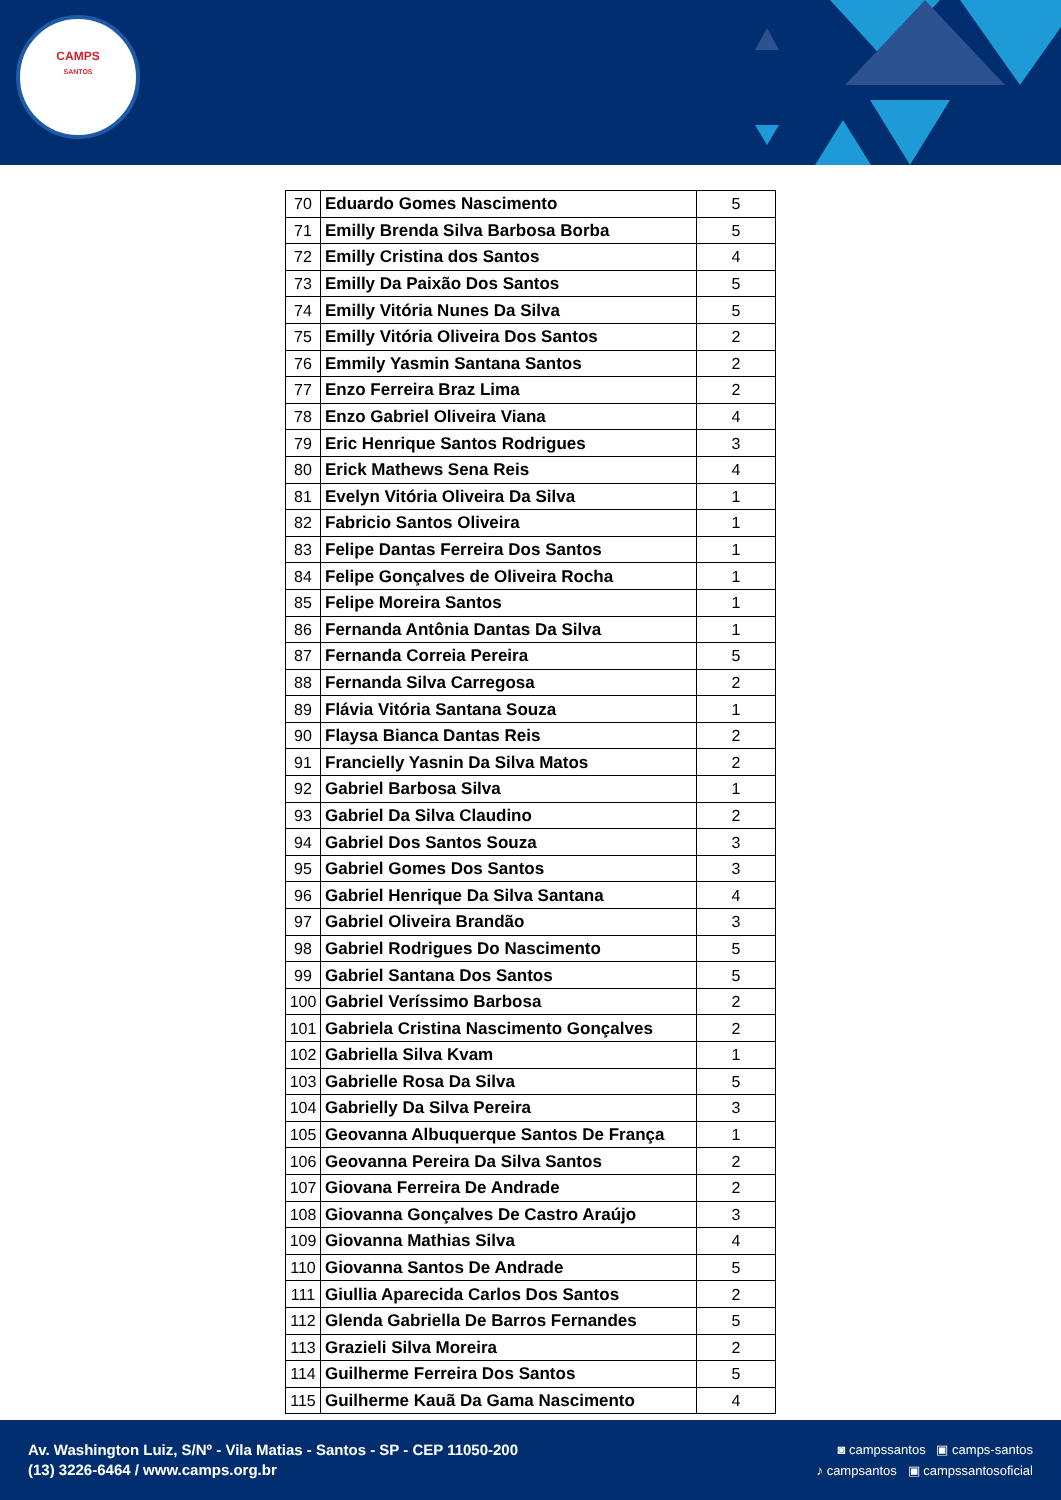CAMPS
SANTOS
| 70 | Eduardo Gomes Nascimento | 5 |
| 71 | Emilly Brenda Silva Barbosa Borba | 5 |
| 72 | Emilly Cristina dos Santos | 4 |
| 73 | Emilly Da Paixão Dos Santos | 5 |
| 74 | Emilly Vitória Nunes Da Silva | 5 |
| 75 | Emilly Vitória Oliveira Dos Santos | 2 |
| 76 | Emmily Yasmin Santana Santos | 2 |
| 77 | Enzo Ferreira Braz Lima | 2 |
| 78 | Enzo Gabriel Oliveira Viana | 4 |
| 79 | Eric Henrique Santos Rodrigues | 3 |
| 80 | Erick Mathews Sena Reis | 4 |
| 81 | Evelyn Vitória Oliveira Da Silva | 1 |
| 82 | Fabricio Santos Oliveira | 1 |
| 83 | Felipe Dantas Ferreira Dos Santos | 1 |
| 84 | Felipe Gonçalves de Oliveira Rocha | 1 |
| 85 | Felipe Moreira Santos | 1 |
| 86 | Fernanda Antônia Dantas Da Silva | 1 |
| 87 | Fernanda Correia Pereira | 5 |
| 88 | Fernanda Silva Carregosa | 2 |
| 89 | Flávia Vitória Santana Souza | 1 |
| 90 | Flaysa Bianca Dantas Reis | 2 |
| 91 | Francielly Yasnin Da Silva Matos | 2 |
| 92 | Gabriel Barbosa Silva | 1 |
| 93 | Gabriel Da Silva Claudino | 2 |
| 94 | Gabriel Dos Santos Souza | 3 |
| 95 | Gabriel Gomes Dos Santos | 3 |
| 96 | Gabriel Henrique Da Silva Santana | 4 |
| 97 | Gabriel Oliveira Brandão | 3 |
| 98 | Gabriel Rodrigues Do Nascimento | 5 |
| 99 | Gabriel Santana Dos Santos | 5 |
| 100 | Gabriel Veríssimo Barbosa | 2 |
| 101 | Gabriela Cristina Nascimento Gonçalves | 2 |
| 102 | Gabriella Silva Kvam | 1 |
| 103 | Gabrielle Rosa Da Silva | 5 |
| 104 | Gabrielly Da Silva Pereira | 3 |
| 105 | Geovanna Albuquerque Santos De França | 1 |
| 106 | Geovanna Pereira Da Silva Santos | 2 |
| 107 | Giovana Ferreira De Andrade | 2 |
| 108 | Giovanna Gonçalves De Castro Araújo | 3 |
| 109 | Giovanna Mathias Silva | 4 |
| 110 | Giovanna Santos De Andrade | 5 |
| 111 | Giullia Aparecida Carlos Dos Santos | 2 |
| 112 | Glenda Gabriella De Barros Fernandes | 5 |
| 113 | Grazieli Silva Moreira | 2 |
| 114 | Guilherme Ferreira Dos Santos | 5 |
| 115 | Guilherme Kauã Da Gama Nascimento | 4 |
Av. Washington Luiz, S/Nº - Vila Matias - Santos - SP - CEP 11050-200
(13) 3226-6464 / www.camps.org.br
◙ campssantos ▣ camps-santos
♪ campsantos ▣ campssantosoficial